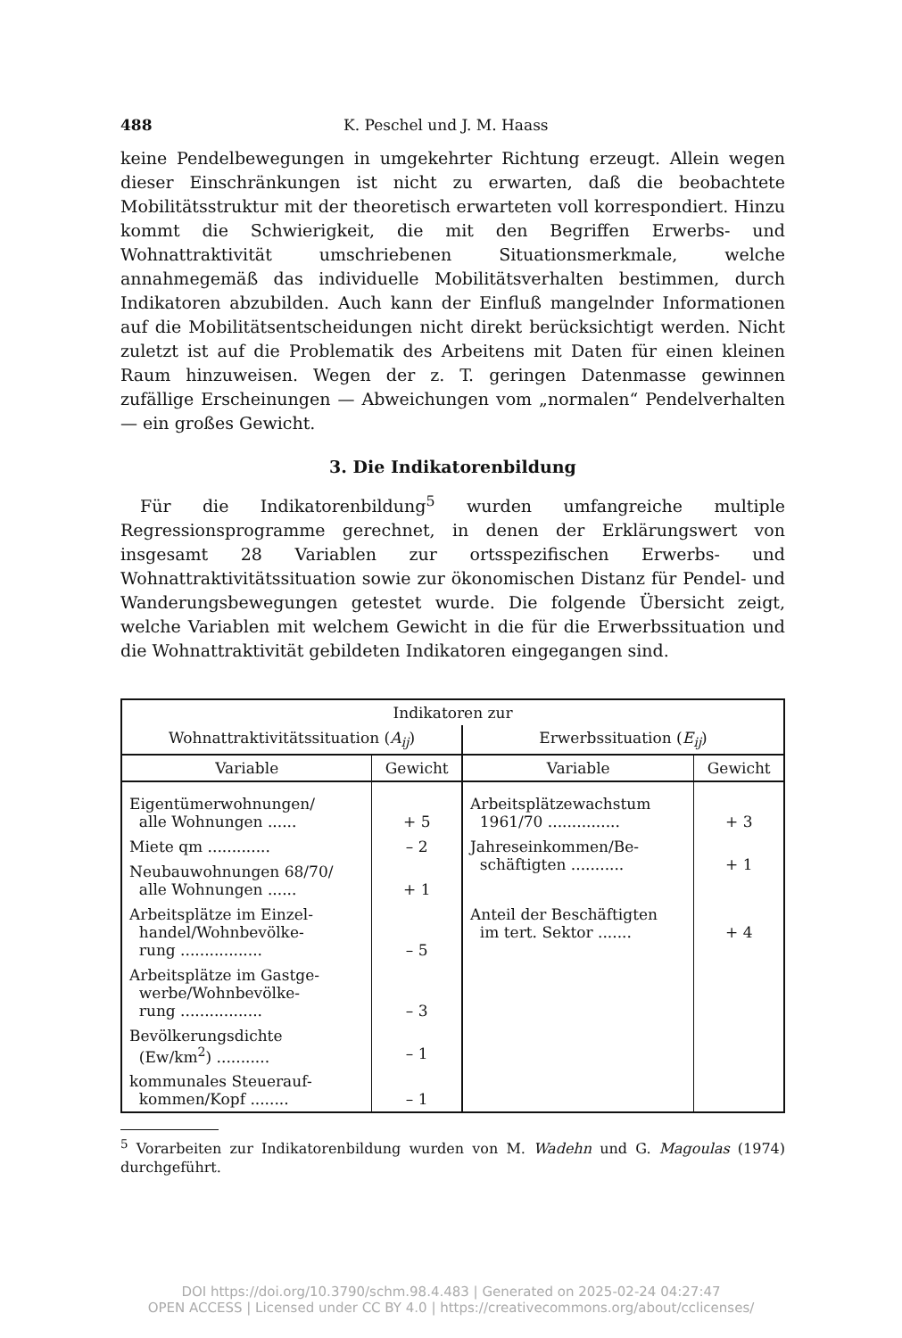488 K. Peschel und J. M. Haass
keine Pendelbewegungen in umgekehrter Richtung erzeugt. Allein wegen dieser Einschränkungen ist nicht zu erwarten, daß die beobachtete Mobilitätsstruktur mit der theoretisch erwarteten voll korrespondiert. Hinzu kommt die Schwierigkeit, die mit den Begriffen Erwerbs- und Wohnattraktivität umschriebenen Situationsmerkmale, welche annahmegemäß das individuelle Mobilitätsverhalten bestimmen, durch Indikatoren abzubilden. Auch kann der Einfluß mangelnder Informationen auf die Mobilitätsentscheidungen nicht direkt berücksichtigt werden. Nicht zuletzt ist auf die Problematik des Arbeitens mit Daten für einen kleinen Raum hinzuweisen. Wegen der z. T. geringen Datenmasse gewinnen zufällige Erscheinungen — Abweichungen vom „normalen“ Pendelverhalten — ein großes Gewicht.
3. Die Indikatorenbildung
Für die Indikatorenbildung<sup>5</sup> wurden umfangreiche multiple Regressionsprogramme gerechnet, in denen der Erklärungswert von insgesamt 28 Variablen zur ortsspezifischen Erwerbs- und Wohnattraktivitätssituation sowie zur ökonomischen Distanz für Pendel- und Wanderungsbewegungen getestet wurde. Die folgende Übersicht zeigt, welche Variablen mit welchem Gewicht in die für die Erwerbssituation und die Wohnattraktivität gebildeten Indikatoren eingegangen sind.
| Indikatoren zur | | | |
| --- | --- | --- | --- |
| Wohnattraktivitätssituation ( A<sub>ij</sub> ) | | Erwerbssituation ( E<sub>ij</sub> ) | |
| Variable | Gewicht | Variable | Gewicht |
| Eigentümerwohnungen/ alle Wohnungen ...... | + 5 | Arbeitsplätzewachstum 1961/70 ............... | + 3 |
| Miete qm ............. | – 2 | Jahreseinkommen/Be- schäftigten ........... | + 1 |
| Neubauwohnungen 68/70/ alle Wohnungen ...... | + 1 | | |
| Arbeitsplätze im Einzel- handel/Wohnbevölke- rung ................. | – 5 | Anteil der Beschäftigten im tert. Sektor ....... | + 4 |
| Arbeitsplätze im Gastge- werbe/Wohnbevölke- rung ................. | – 3 | | |
| Bevölkerungsdichte (Ew/km<sup>2</sup>) ........... | – 1 | | |
| kommunales Steuerauf- kommen/Kopf ........ | – 1 | | |
<sup>5</sup> Vorarbeiten zur Indikatorenbildung wurden von M. Wadehn und G. Magoulas (1974) durchgeführt.
DOI https://doi.org/10.3790/schm.98.4.483 | Generated on 2025-02-24 04:27:47
OPEN ACCESS | Licensed under CC BY 4.0 | https://creativecommons.org/about/cclicenses/